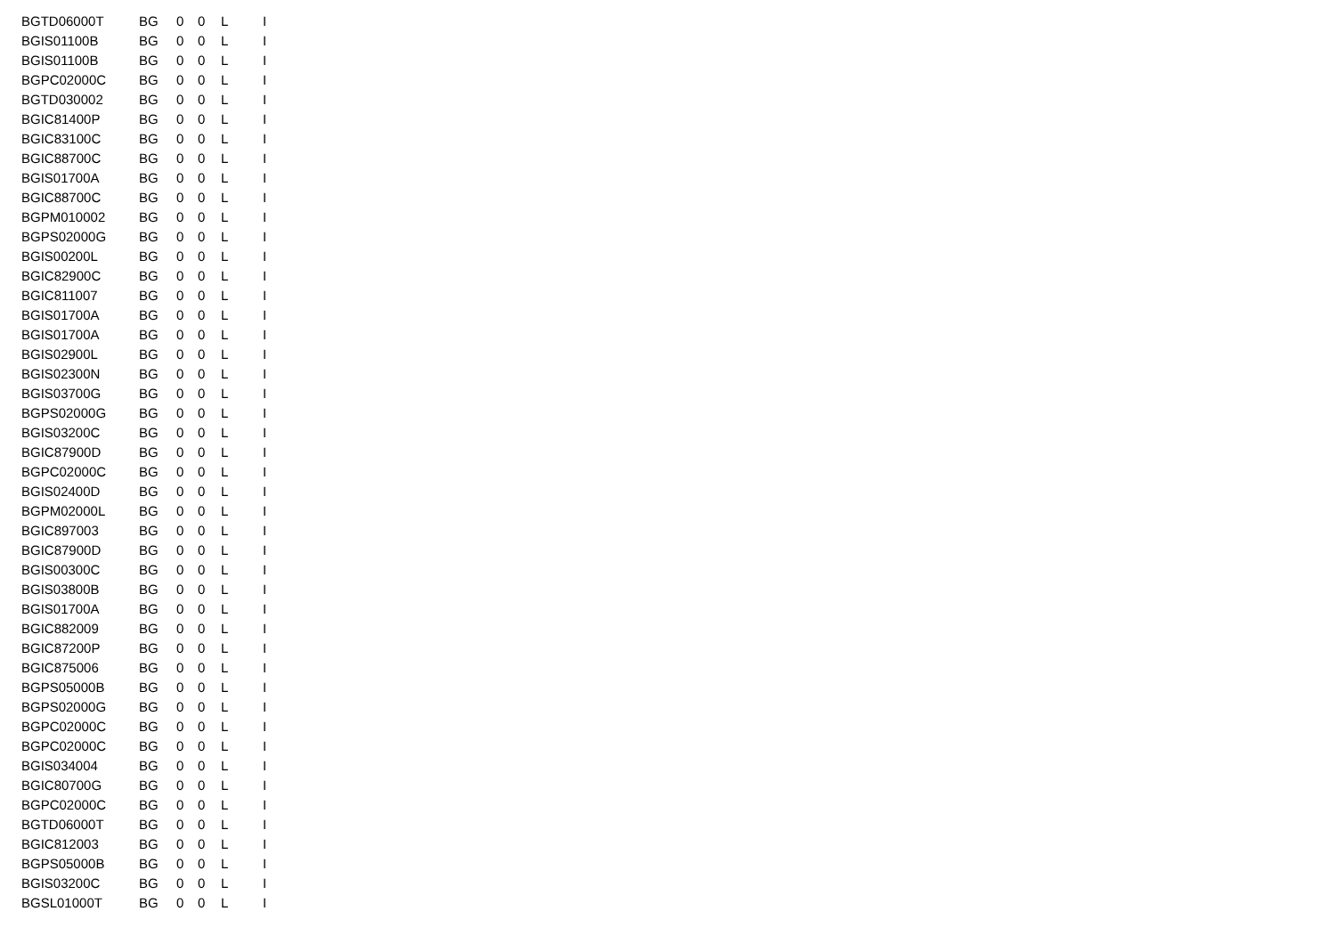| BGTD06000T | BG | 0 | 0 | L | I |
| BGIS01100B | BG | 0 | 0 | L | I |
| BGIS01100B | BG | 0 | 0 | L | I |
| BGPC02000C | BG | 0 | 0 | L | I |
| BGTD030002 | BG | 0 | 0 | L | I |
| BGIC81400P | BG | 0 | 0 | L | I |
| BGIC83100C | BG | 0 | 0 | L | I |
| BGIC88700C | BG | 0 | 0 | L | I |
| BGIS01700A | BG | 0 | 0 | L | I |
| BGIC88700C | BG | 0 | 0 | L | I |
| BGPM010002 | BG | 0 | 0 | L | I |
| BGPS02000G | BG | 0 | 0 | L | I |
| BGIS00200L | BG | 0 | 0 | L | I |
| BGIC82900C | BG | 0 | 0 | L | I |
| BGIC811007 | BG | 0 | 0 | L | I |
| BGIS01700A | BG | 0 | 0 | L | I |
| BGIS01700A | BG | 0 | 0 | L | I |
| BGIS02900L | BG | 0 | 0 | L | I |
| BGIS02300N | BG | 0 | 0 | L | I |
| BGIS03700G | BG | 0 | 0 | L | I |
| BGPS02000G | BG | 0 | 0 | L | I |
| BGIS03200C | BG | 0 | 0 | L | I |
| BGIC87900D | BG | 0 | 0 | L | I |
| BGPC02000C | BG | 0 | 0 | L | I |
| BGIS02400D | BG | 0 | 0 | L | I |
| BGPM02000L | BG | 0 | 0 | L | I |
| BGIC897003 | BG | 0 | 0 | L | I |
| BGIC87900D | BG | 0 | 0 | L | I |
| BGIS00300C | BG | 0 | 0 | L | I |
| BGIS03800B | BG | 0 | 0 | L | I |
| BGIS01700A | BG | 0 | 0 | L | I |
| BGIC882009 | BG | 0 | 0 | L | I |
| BGIC87200P | BG | 0 | 0 | L | I |
| BGIC875006 | BG | 0 | 0 | L | I |
| BGPS05000B | BG | 0 | 0 | L | I |
| BGPS02000G | BG | 0 | 0 | L | I |
| BGPC02000C | BG | 0 | 0 | L | I |
| BGPC02000C | BG | 0 | 0 | L | I |
| BGIS034004 | BG | 0 | 0 | L | I |
| BGIC80700G | BG | 0 | 0 | L | I |
| BGPC02000C | BG | 0 | 0 | L | I |
| BGTD06000T | BG | 0 | 0 | L | I |
| BGIC812003 | BG | 0 | 0 | L | I |
| BGPS05000B | BG | 0 | 0 | L | I |
| BGIS03200C | BG | 0 | 0 | L | I |
| BGSL01000T | BG | 0 | 0 | L | I |